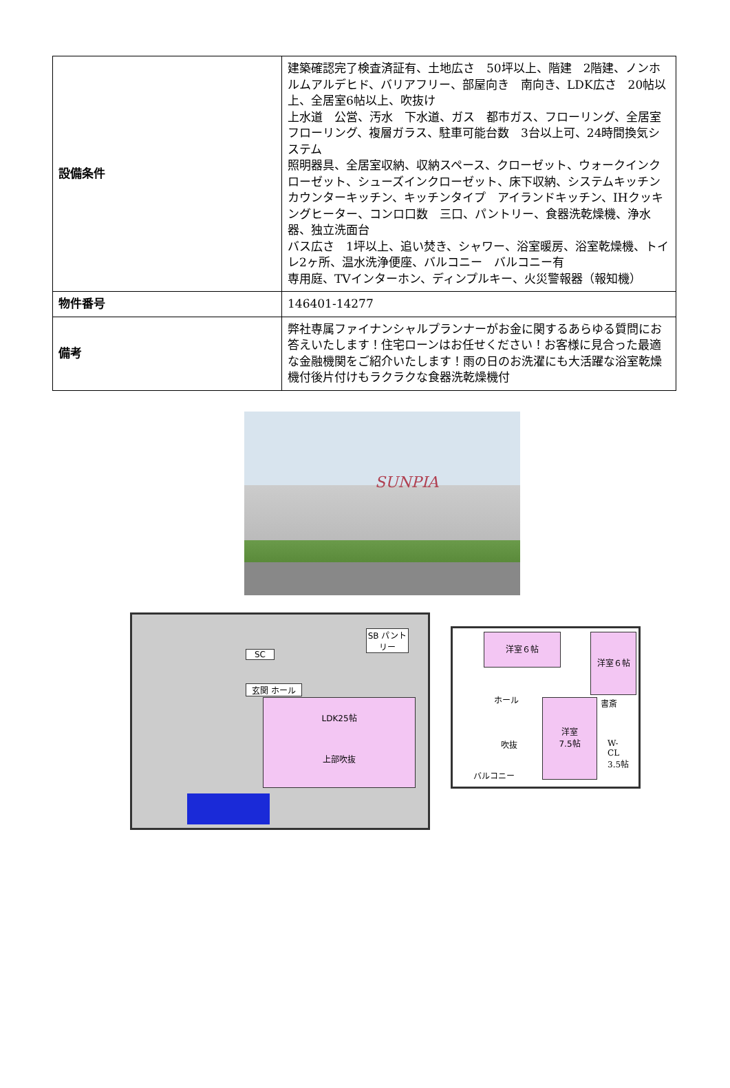| 設備条件 | 建築確認完了検査済証有、土地広さ 50坪以上、階建 2階建、ノンホルムアルデヒド、バリアフリー、部屋向き 南向き、LDK広さ 20帖以上、全居室6帖以上、吹抜け 上水道 公営、汚水 下水道、ガス 都市ガス、フローリング、全居室フローリング、複層ガラス、駐車可能台数 3台以上可、24時間換気システム 照明器具、全居室収納、収納スペース、クローゼット、ウォークインクローゼット、シューズインクローゼット、床下収納、システムキッチン カウンターキッチン、キッチンタイプ アイランドキッチン、IHクッキングヒーター、コンロ口数 三口、パントリー、食器洗乾燥機、浄水器、独立洗面台 バス広さ 1坪以上、追い焚き、シャワー、浴室暖房、浴室乾燥機、トイレ2ヶ所、温水洗浄便座、バルコニー バルコニー有 専用庭、TVインターホン、ディンプルキー、火災警報器（報知機） |
| 物件番号 | 146401-14277 |
| 備考 | 弊社専属ファイナンシャルプランナーがお金に関するあらゆる質問にお答えいたします！住宅ローンはお任せください！お客様に見合った最適な金融機関をご紹介いたします！雨の日のお洗濯にも大活躍な浴室乾燥機付後片付けもラクラクな食器洗乾燥機付 |
SUNPIA
SC
玄関 ホール
LDK25帖
上部吹抜
SB パントリー
洋室６帖 洋室６帖
ホール
洋室
7.5帖
書斎
W-
CL
3.5帖
吹抜
バルコニー